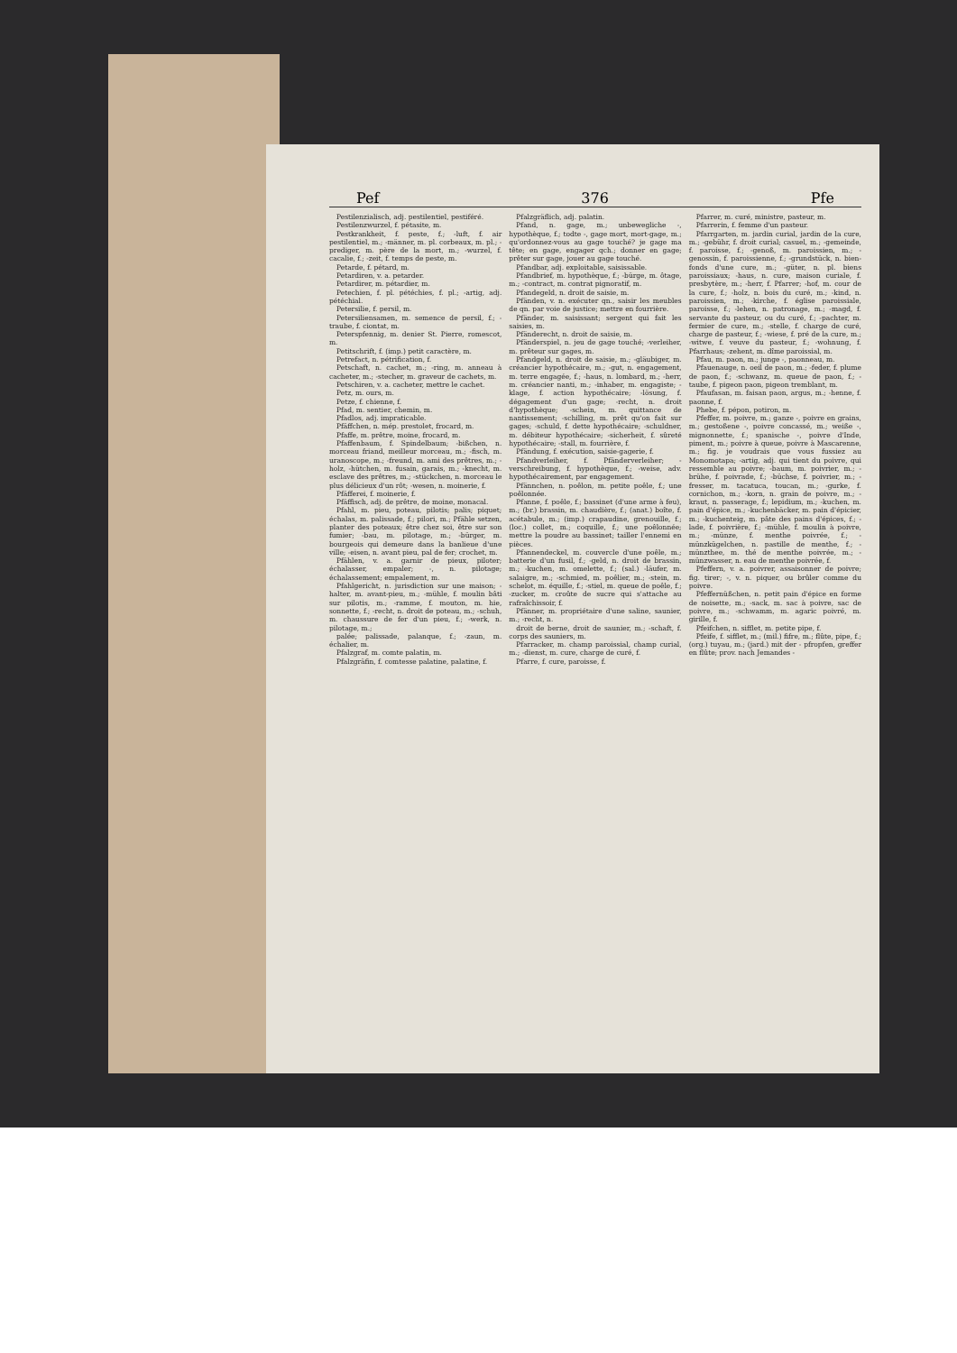Pef 376 Pfe
Pestilenzialisch, adj. pestilentiel, pestiféré.
Pestilenzwurzel, f. pétasite, m.
Pestkrankheit, f. peste, f.; -luft, f. air pestilentiel, m.; -männer, m. pl. corbeaux, m. pl.; -prediger, m. père de la mort, m.; -wurzel, f. cacalie, f.; -zeit, f. temps de peste, m.
Petarde, f. pétard, m.
Petardiren, v. a. petarder.
Petardirer, m. pétardier, m.
Petechien, f. pl. pétéchies, f. pl.; -artig, adj. pétéchial.
Petersilie, f. persil, m.
Petersiliensamen, m. semence de persil, f.; -traube, f. ciontat, m.
Peterspfennig, m. denier St. Pierre, romescot, m.
Petitschrift, f. (imp.) petit caractère, m.
Petrefact, n. pétrification, f.
Petschaft, n. cachet, m.; -ring, m. anneau à cacheter, m.; -stecher, m. graveur de cachets, m.
Petschiren, v. a. cacheter, mettre le cachet.
Petz, m. ours, m.
Petze, f. chienne, f.
Pfad, m. sentier, chemin, m.
Pfadlos, adj. impraticable.
Pfäffchen, n. mép. prestolet, frocard, m.
Pfaffe, m. prêtre, moine, frocard, m.
Pfaffenbaum, f. Spindelbaum; -bißchen, n. morceau friand, meilleur morceau, m.; -fisch, m. uranoscope, m.; -freund, m. ami des prêtres, m.; -holz, -hütchen, m. fusain, garais, m.; -knecht, m. esclave des prêtres, m.; -stückchen, n. morceau le plus délicieux d'un rôt; -wesen, n. moinerie, f.
Pfäfferei, f. moinerie, f.
Pfäffisch, adj. de prêtre, de moine, monacal.
Pfahl, m. pieu, poteau, pilotis; palis; piquet; échalas, m. palissade, f.; pilori, m.; Pfähle setzen, planter des poteaux; être chez soi, être sur son fumier; -bau, m. pilotage, m.; -bürger, m. bourgeois qui demeure dans la banlieue d'une ville; -eisen, n. avant pieu, pal de fer; crochet, m.
Pfählen, v. a. garnir de pieux, piloter; échalasser, empaler; -, n. pilotage; échalassement; empalement, m.
Pfahlgericht, n. jurisdiction sur une maison; -halter, m. avant-pieu, m.; -mühle, f. moulin bâti sur pilotis, m.; -ramme, f. mouton, m. hie, sonnette, f.; -recht, n. droit de poteau, m.; -schuh, m. chaussure de fer d'un pieu, f.; -werk, n. pilotage, m.;
palée; palissade, palanque, f.; -zaun, m. échalier, m.
Pfalzgraf, m. comte palatin, m.
Pfalzgräfin, f. comtesse palatine, palatine, f.
Pfalzgräflich, adj. palatin.
Pfand, n. gage, m.; unbewegliche -, hypothèque, f.; todte -, gage mort, mort-gage, m.; qu'ordonnez-vous au gage touché? je gage ma tête; en gage, engager qch.; donner en gage; prêter sur gage, jouer au gage touché.
Pfandbar, adj. exploitable, saisissable.
Pfandbrief, m. hypothèque, f.; -bürge, m. ôtage, m.; -contract, m. contrat pignoratif, m.
Pfandegeld, n. droit de saisie, m.
Pfänden, v. n. exécuter qn., saisir les meubles de qn. par voie de justice; mettre en fourrière.
Pfänder, m. saisissant; sergent qui fait les saisies, m.
Pfänderecht, n. droit de saisie, m.
Pfänderspiel, n. jeu de gage touché; -verleiher, m. prêteur sur gages, m.
Pfandgeld, n. droit de saisie, m.; -gläubiger, m. créancier hypothécaire, m.; -gut, n. engagement, m. terre engagée, f.; -haus, n. lombard, m.; -herr, m. créancier nanti, m.; -inhaber, m. engagiste; -klage, f. action hypothécaire; -lösung, f. dégagement d'un gage; -recht, n. droit d'hypothèque; -schein, m. quittance de nantissement; -schilling, m. prêt qu'on fait sur gages; -schuld, f. dette hypothécaire; -schuldner, m. débiteur hypothécaire; -sicherheit, f. sûreté hypothécaire; -stall, m. fourrière, f.
Pfändung, f. exécution, saisie-gagerie, f.
Pfandverleiher, f. Pfänderverleiher; -verschreibung, f. hypothèque, f.; -weise, adv. hypothécairement, par engagement.
Pfännchen, n. poêlon, m. petite poêle, f.; une poêlonnée.
Pfanne, f. poêle, f.; bassinet (d'une arme à feu), m.; (br.) brassin, m. chaudière, f.; (anat.) boîte, f. acétabule, m.; (imp.) crapaudine, grenouille, f.; (loc.) collet, m.; coquille, f.; une poêlonnée; mettre la poudre au bassinet; tailler l'ennemi en pièces.
Pfannendeckel, m. couvercle d'une poêle, m.; batterie d'un fusil, f.; -geld, n. droit de brassin, m.; -kuchen, m. omelette, f.; (sal.) -läufer, m. salaigre, m.; -schmied, m. poêlier, m.; -stein, m. schelot, m. équille, f.; -stiel, m. queue de poêle, f.; -zucker, m. croûte de sucre qui s'attache au rafraîchissoir, f.
Pfänner, m. propriétaire d'une saline, saunier, m.; -recht, n.
droit de berne, droit de saunier, m.; -schaft, f. corps des sauniers, m.
Pfarracker, m. champ paroissial, champ curial, m.; -dienst, m. cure, charge de curé, f.
Pfarre, f. cure, paroisse, f.
Pfarrer, m. curé, ministre, pasteur, m.
Pfarrerin, f. femme d'un pasteur.
Pfarrgarten, m. jardin curial, jardin de la cure, m.; -gebühr, f. droit curial; casuel, m.; -gemeinde, f. paroisse, f.; -genoß, m. paroissien, m.; -genossin, f. paroissienne, f.; -grundstück, n. bien-fonds d'une cure, m.; -güter, n. pl. biens paroissiaux; -haus, n. cure, maison curiale, f. presbytère, m.; -herr, f. Pfarrer; -hof, m. cour de la cure, f.; -holz, n. bois du curé, m.; -kind, n. paroissien, m.; -kirche, f. église paroissiale, paroisse, f.; -lehen, n. patronage, m.; -magd, f. servante du pasteur, ou du curé, f.; -pachter, m. fermier de cure, m.; -stelle, f. charge de curé, charge de pasteur, f.; -wiese, f. pré de la cure, m.; -witwe, f. veuve du pasteur, f.; -wohnung, f. Pfarrhaus; -zehent, m. dîme paroissial, m.
Pfau, m. paon, m.; junge -, paonneau, m.
Pfauenauge, n. oeil de paon, m.; -feder, f. plume de paon, f.; -schwanz, m. queue de paon, f.; -taube, f. pigeon paon, pigeon tremblant, m.
Pfaufasan, m. faisan paon, argus, m.; -henne, f. paonne, f.
Phebe, f. pépon, potiron, m.
Pfeffer, m. poivre, m.; ganze -, poivre en grains, m.; gestoßene -, poivre concassé, m.; weiße -, mignonnette, f.; spanische -, poivre d'Inde, piment, m.; poivre à queue, poivre à Mascarenne, m.; fig. je voudrais que vous fussiez au Monomotapa; -artig, adj. qui tient du poivre, qui ressemble au poivre; -baum, m. poivrier, m.; -brühe, f. poivrade, f.; -büchse, f. poivrier, m.; -fresser, m. tacatuca, toucan, m.; -gurke, f. cornichon, m.; -korn, n. grain de poivre, m.; -kraut, n. passerage, f.; lepidium, m.; -kuchen, m. pain d'épice, m.; -kuchenbäcker, m. pain d'épicier, m.; -kuchenteig, m. pâte des pains d'épices, f.; -lade, f. poivrière, f.; -mühle, f. moulin à poivre, m.; -münze, f. menthe poivrée, f.; -münzkügelchen, n. pastille de menthe, f.; -münzthee, m. thé de menthe poivrée, m.; -münzwasser, n. eau de menthe poivrée, f.
Pfeffern, v. a. poivrer, assaisonner de poivre; fig. tirer; -, v. n. piquer, ou brûler comme du poivre.
Pfeffernüßchen, n. petit pain d'épice en forme de noisette, m.; -sack, m. sac à poivre, sac de poivre, m.; -schwamm, m. agaric poivré, m. girille, f.
Pfeifchen, n. sifflet, m. petite pipe, f.
Pfeife, f. sifflet, m.; (mil.) fifre, m.; flûte, pipe, f.; (org.) tuyau, m.; (jard.) mit der - pfropfen, greffer en flûte; prov. nach Jemandes -